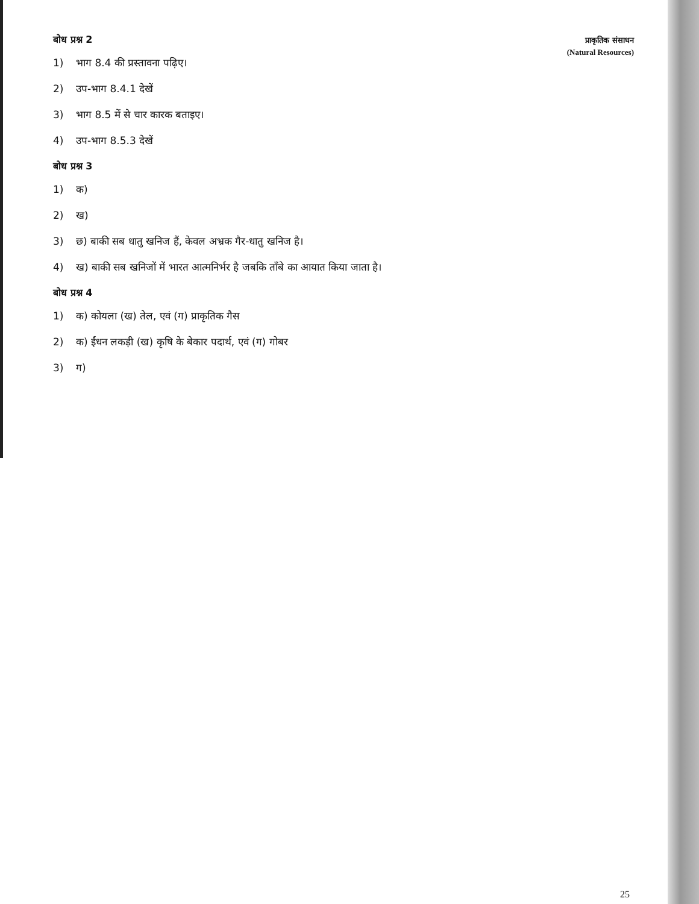प्राकृतिक संसाधन
(Natural Resources)
बोध प्रश्न 2
1) भाग 8.4 की प्रस्तावना पढ़िए।
2) उप-भाग 8.4.1 देखें
3) भाग 8.5 में से चार कारक बताइए।
4) उप-भाग 8.5.3 देखें
बोध प्रश्न 3
1) क)
2) ख)
3) छ) बाकी सब धातु खनिज हैं, केवल अभ्रक गैर-धातु खनिज है।
4) ख) बाकी सब खनिजों में भारत आत्मनिर्भर है जबकि ताँबे का आयात किया जाता है।
बोध प्रश्न 4
1) क) कोयला (ख) तेल, एवं (ग) प्राकृतिक गैस
2) क) ईंधन लकड़ी (ख) कृषि के बेकार पदार्थ, एवं (ग) गोबर
3) ग)
25